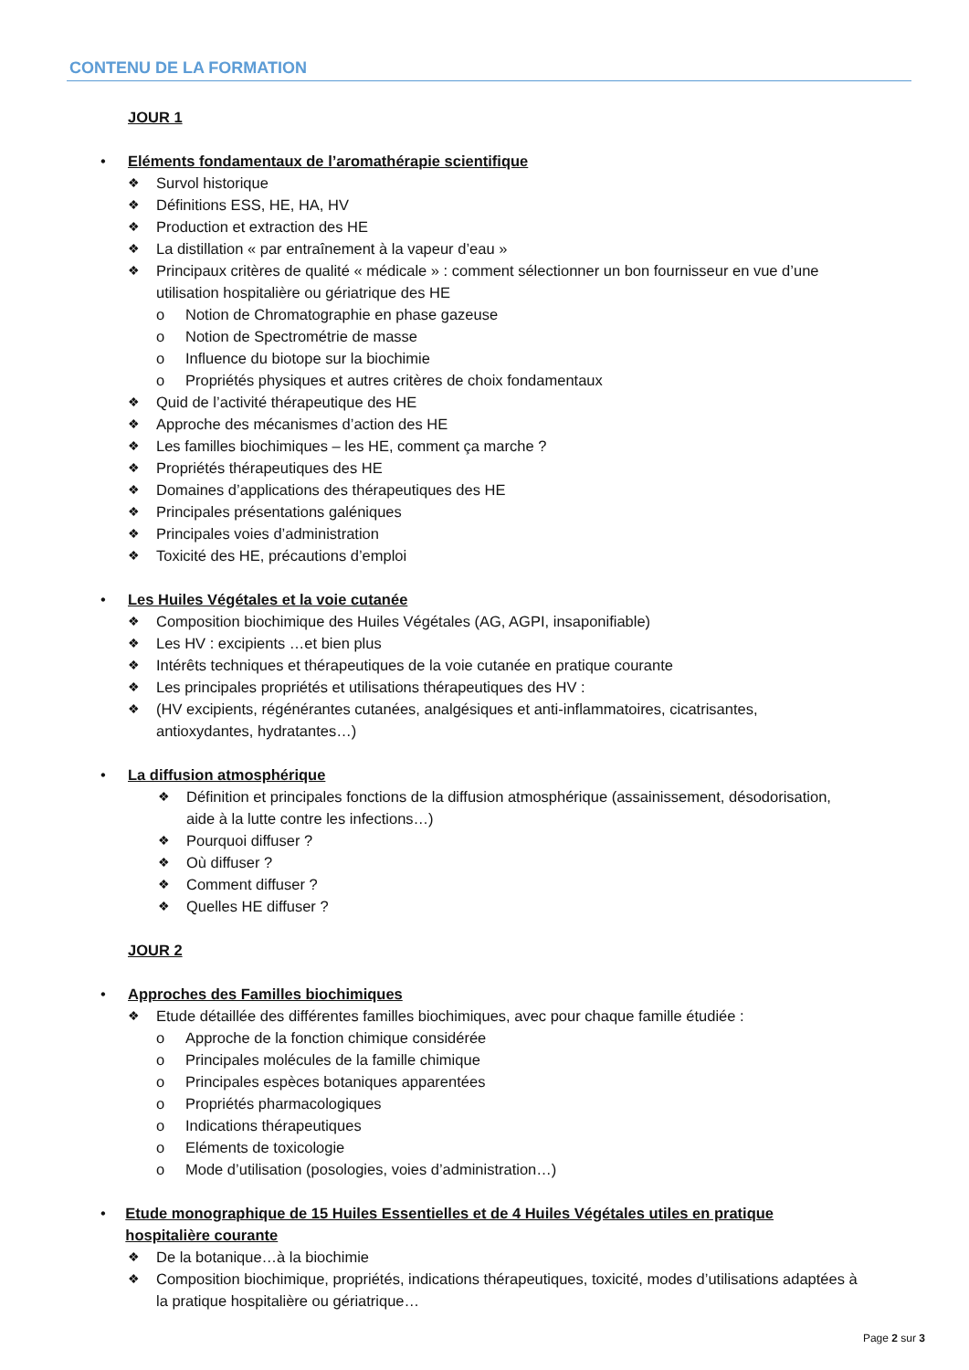CONTENU DE LA FORMATION
JOUR 1
• Eléments fondamentaux de l’aromathérapie scientifique
❖ Survol historique
❖ Définitions ESS, HE, HA, HV
❖ Production et extraction des HE
❖ La distillation « par entraînement à la vapeur d’eau »
❖ Principaux critères de qualité « médicale » : comment sélectionner un bon fournisseur en vue d’une utilisation hospitalière ou gériatrique des HE
o Notion de Chromatographie en phase gazeuse
o Notion de Spectrométrie de masse
o Influence du biotope sur la biochimie
o Propriétés physiques et autres critères de choix fondamentaux
❖ Quid de l’activité thérapeutique des HE
❖ Approche des mécanismes d’action des HE
❖ Les familles biochimiques – les HE, comment ça marche ?
❖ Propriétés thérapeutiques des HE
❖ Domaines d’applications des thérapeutiques des HE
❖ Principales présentations galéniques
❖ Principales voies d’administration
❖ Toxicité des HE, précautions d’emploi
• Les Huiles Végétales et la voie cutanée
❖ Composition biochimique des Huiles Végétales (AG, AGPI, insaponifiable)
❖ Les HV : excipients …et bien plus
❖ Intérêts techniques et thérapeutiques de la voie cutanée en pratique courante
❖ Les principales propriétés et utilisations thérapeutiques des HV :
❖ (HV excipients, régénérantes cutanées, analgésiques et anti-inflammatoires, cicatrisantes, antioxydantes, hydratantes…)
• La diffusion atmosphérique
❖ Définition et principales fonctions de la diffusion atmosphérique (assainissement, désodorisation, aide à la lutte contre les infections…)
❖ Pourquoi diffuser ?
❖ Où diffuser ?
❖ Comment diffuser ?
❖ Quelles HE diffuser ?
JOUR 2
• Approches des Familles biochimiques
❖ Etude détaillée des différentes familles biochimiques, avec pour chaque famille étudiée :
o Approche de la fonction chimique considérée
o Principales molécules de la famille chimique
o Principales espèces botaniques apparentées
o Propriétés pharmacologiques
o Indications thérapeutiques
o Eléments de toxicologie
o Mode d’utilisation (posologies, voies d’administration…)
• Etude monographique de 15 Huiles Essentielles et de 4 Huiles Végétales utiles en pratique hospitalière courante
❖ De la botanique…à la biochimie
❖ Composition biochimique, propriétés, indications thérapeutiques, toxicité, modes d’utilisations adaptées à la pratique hospitalière ou gériatrique…
Page 2 sur 3